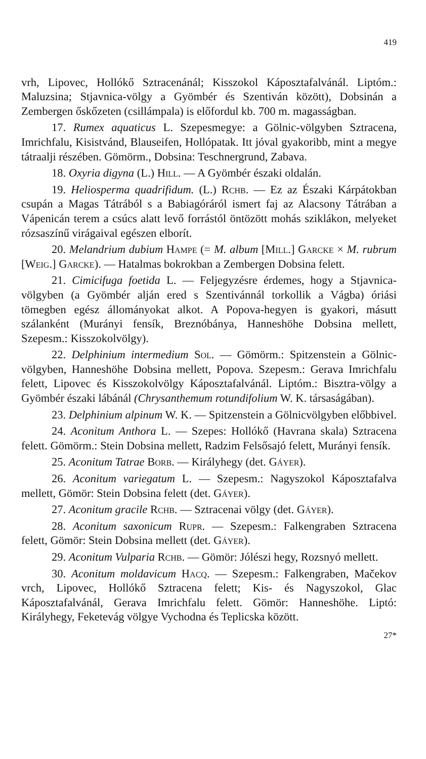419
vrh, Lipovec, Hollókő Sztracenánál; Kisszokol Káposztafalvánál. Liptóm.: Maluzsina; Stjavnica-völgy a Gyömbér és Szentiván között), Dobsinán a Zembergen őskőzeten (csillámpala) is előfordul kb. 700 m. magasságban.
17. Rumex aquaticus L. Szepesmegye: a Gölnic-völgyben Sztracena, Imrichfalu, Kisistvánd, Blauseifen, Hollópatak. Itt jóval gyakoribb, mint a megye tátraalji részében. Gömörm., Dobsina: Teschnergrund, Zabava.
18. Oxyria digyna (L.) Hill. — A Gyömbér északi oldalán.
19. Heliosperma quadrifidum. (L.) Rchb. — Ez az Északi Kárpátokban csupán a Magas Tátrából s a Babiagóráról ismert faj az Alacsony Tátrában a Vápenicán terem a csúcs alatt levő forrástól öntözött mohás sziklákon, melyeket rózsaszínű virágaival egészen elborít.
20. Melandrium dubium Hampe (= M. album [Mill.] Garcke × M. rubrum [Weig.] Garcke). — Hatalmas bokrokban a Zembergen Dobsina felett.
21. Cimicifuga foetida L. — Feljegyzésre érdemes, hogy a Stjavnica-völgyben (a Gyömbér alján ered s Szentivánnál torkollik a Vágba) óriási tömegben egész állományokat alkot. A Popova-hegyen is gyakori, másutt szálanként (Murányi fensík, Breznóbánya, Hanneshöhe Dobsina mellett, Szepesm.: Kisszokolvölgy).
22. Delphinium intermedium Sol. — Gömörm.: Spitzenstein a Gölnic-völgyben, Hanneshöhe Dobsina mellett, Popova. Szepesm.: Gerava Imrichfalu felett, Lipovec és Kisszokolvölgy Káposztafalvánál. Liptóm.: Bisztra-völgy a Gyömbér északi lábánál (Chrysanthemum rotundifolium W. K. társaságában).
23. Delphinium alpinum W. K. — Spitzenstein a Gölnicvölgyben előbbivel.
24. Aconitum Anthora L. — Szepes: Hollókő (Havrana skala) Sztracena felett. Gömörm.: Stein Dobsina mellett, Radzim Felsősajó felett, Murányi fensík.
25. Aconitum Tatrae Borb. — Királyhegy (det. Gáyer).
26. Aconitum variegatum L. — Szepesm.: Nagyszokol Káposztafalva mellett, Gömör: Stein Dobsina felett (det. Gáyer).
27. Aconitum gracile Rchb. — Sztracenai völgy (det. Gáyer).
28. Aconitum saxonicum Rupr. — Szepesm.: Falkengraben Sztracena felett, Gömör: Stein Dobsina mellett (det. Gáyer).
29. Aconitum Vulparia Rchb. — Gömör: Jólészi hegy, Rozsnyó mellett.
30. Aconitum moldavicum Hacq. — Szepesm.: Falkengraben, Mačekov vrch, Lipovec, Hollókő Sztracena felett; Kis- és Nagyszokol, Glac Káposztafalvánál, Gerava Imrichfalu felett. Gömör: Hanneshöhe. Liptó: Királyhegy, Feketevág völgye Vychodna és Teplicska között.
27*